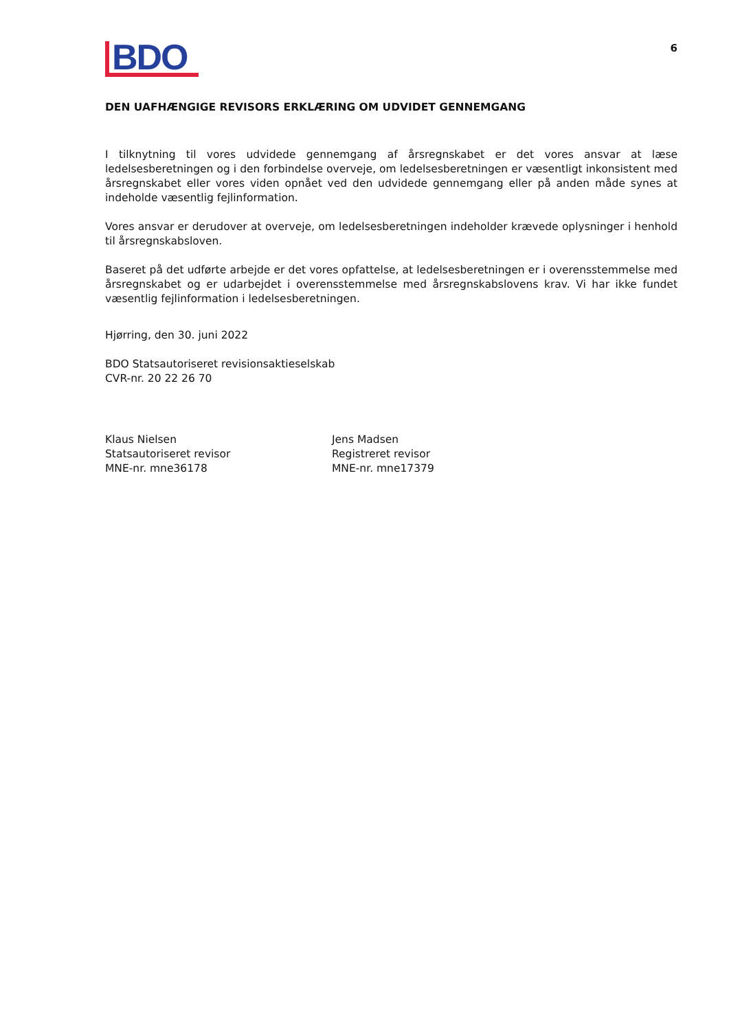BDO
6
DEN UAFHÆNGIGE REVISORS ERKLÆRING OM UDVIDET GENNEMGANG
I tilknytning til vores udvidede gennemgang af årsregnskabet er det vores ansvar at læse ledelsesberetningen og i den forbindelse overveje, om ledelsesberetningen er væsentligt inkonsistent med årsregnskabet eller vores viden opnået ved den udvidede gennemgang eller på anden måde synes at indeholde væsentlig fejlinformation.
Vores ansvar er derudover at overveje, om ledelsesberetningen indeholder krævede oplysninger i henhold til årsregnskabsloven.
Baseret på det udførte arbejde er det vores opfattelse, at ledelsesberetningen er i overensstemmelse med årsregnskabet og er udarbejdet i overensstemmelse med årsregnskabslovens krav. Vi har ikke fundet væsentlig fejlinformation i ledelsesberetningen.
Hjørring, den 30. juni 2022
BDO Statsautoriseret revisionsaktieselskab
CVR-nr. 20 22 26 70
Klaus Nielsen
Statsautoriseret revisor
MNE-nr. mne36178
Jens Madsen
Registreret revisor
MNE-nr. mne17379